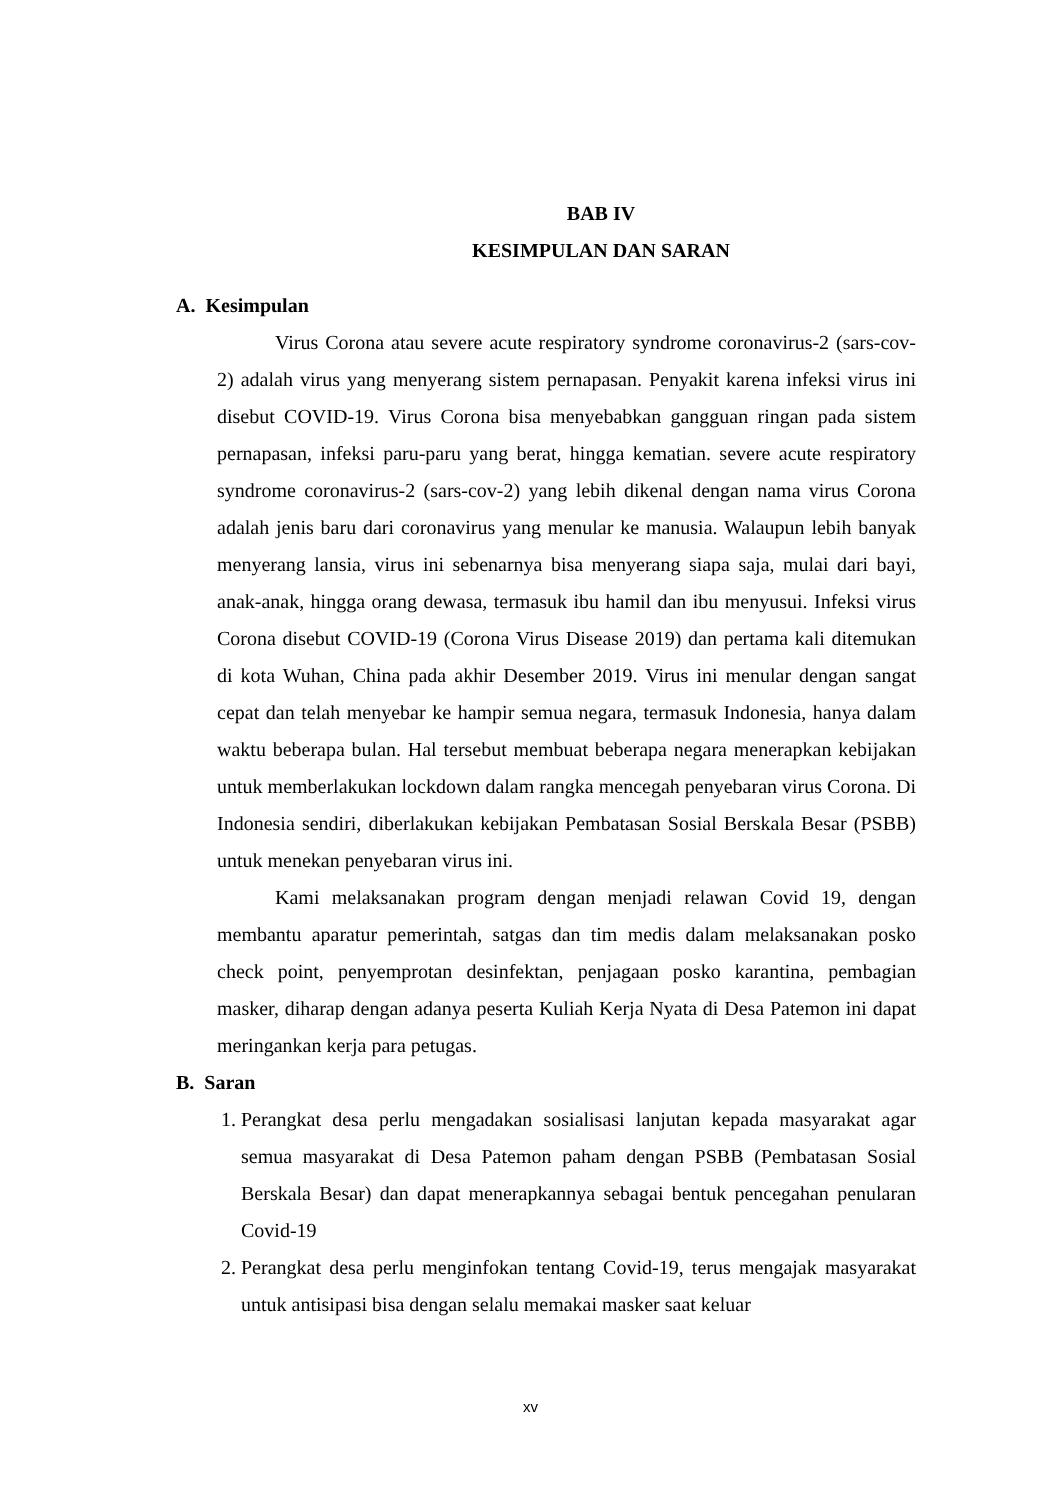BAB IV
KESIMPULAN DAN SARAN
A. Kesimpulan
Virus Corona atau severe acute respiratory syndrome coronavirus-2 (sars-cov-2) adalah virus yang menyerang sistem pernapasan. Penyakit karena infeksi virus ini disebut COVID-19. Virus Corona bisa menyebabkan gangguan ringan pada sistem pernapasan, infeksi paru-paru yang berat, hingga kematian. severe acute respiratory syndrome coronavirus-2 (sars-cov-2) yang lebih dikenal dengan nama virus Corona adalah jenis baru dari coronavirus yang menular ke manusia. Walaupun lebih banyak menyerang lansia, virus ini sebenarnya bisa menyerang siapa saja, mulai dari bayi, anak-anak, hingga orang dewasa, termasuk ibu hamil dan ibu menyusui. Infeksi virus Corona disebut COVID-19 (Corona Virus Disease 2019) dan pertama kali ditemukan di kota Wuhan, China pada akhir Desember 2019. Virus ini menular dengan sangat cepat dan telah menyebar ke hampir semua negara, termasuk Indonesia, hanya dalam waktu beberapa bulan. Hal tersebut membuat beberapa negara menerapkan kebijakan untuk memberlakukan lockdown dalam rangka mencegah penyebaran virus Corona. Di Indonesia sendiri, diberlakukan kebijakan Pembatasan Sosial Berskala Besar (PSBB) untuk menekan penyebaran virus ini.
Kami melaksanakan program dengan menjadi relawan Covid 19, dengan membantu aparatur pemerintah, satgas dan tim medis dalam melaksanakan posko check point, penyemprotan desinfektan, penjagaan posko karantina, pembagian masker, diharap dengan adanya peserta Kuliah Kerja Nyata di Desa Patemon ini dapat meringankan kerja para petugas.
B. Saran
1. Perangkat desa perlu mengadakan sosialisasi lanjutan kepada masyarakat agar semua masyarakat di Desa Patemon paham dengan PSBB (Pembatasan Sosial Berskala Besar) dan dapat menerapkannya sebagai bentuk pencegahan penularan Covid-19
2. Perangkat desa perlu menginfokan tentang Covid-19, terus mengajak masyarakat untuk antisipasi bisa dengan selalu memakai masker saat keluar
xv